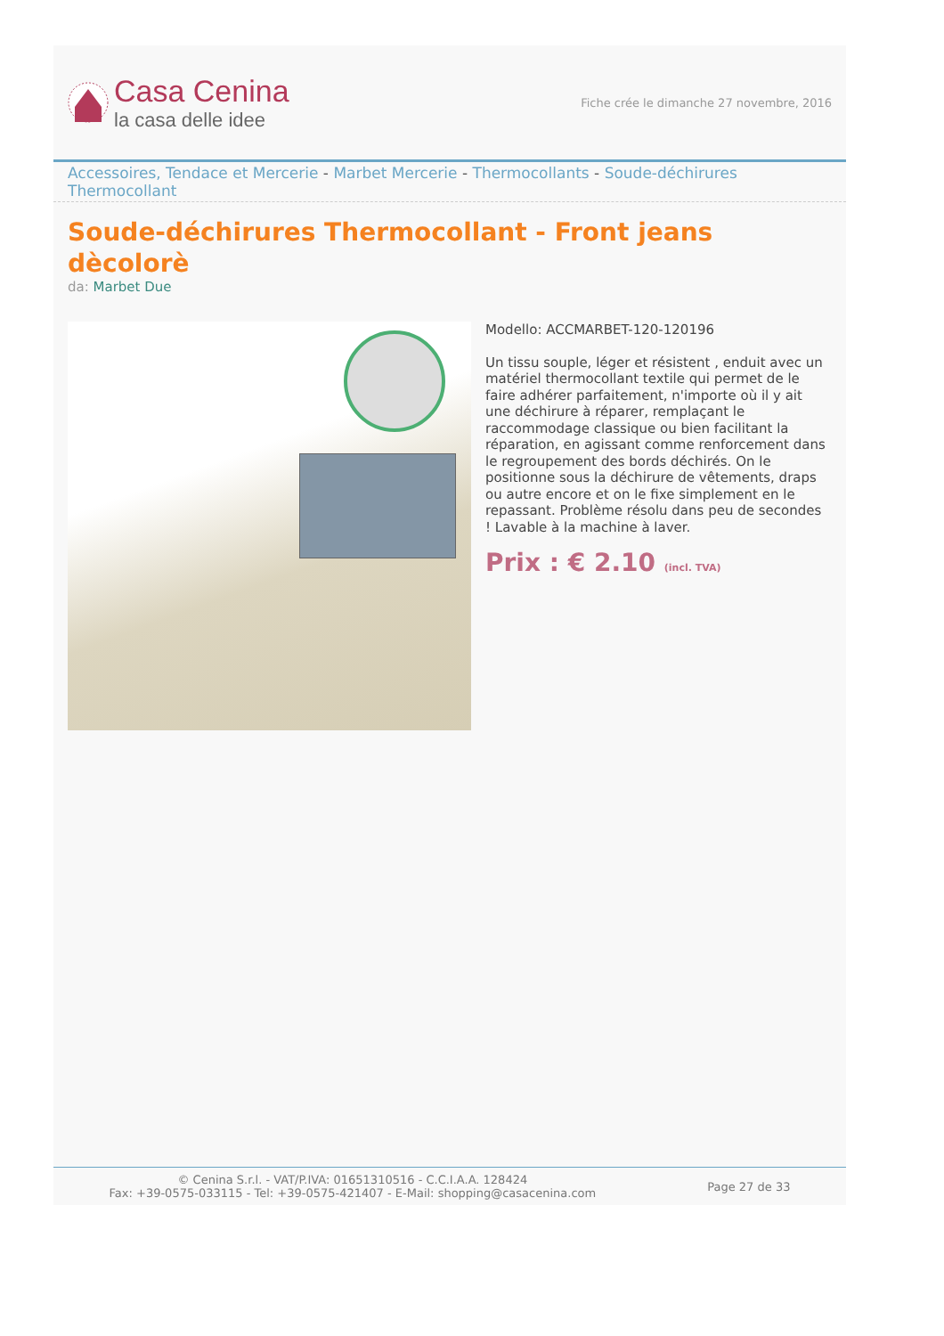Casa Cenina
la casa delle idee
Fiche crée le dimanche 27 novembre, 2016
Accessoires, Tendace et Mercerie - Marbet Mercerie - Thermocollants - Soude-déchirures Thermocollant
Soude-déchirures Thermocollant - Front jeans dècolorè
da: Marbet Due
Modello: ACCMARBET-120-120196
Un tissu souple, léger et résistent , enduit avec un matériel thermocollant textile qui permet de le faire adhérer parfaitement, n'importe où il y ait une déchirure à réparer, remplaçant le raccommodage classique ou bien facilitant la réparation, en agissant comme renforcement dans le regroupement des bords déchirés. On le positionne sous la déchirure de vêtements, draps ou autre encore et on le fixe simplement en le repassant. Problème résolu dans peu de secondes ! Lavable à la machine à laver.
Prix : € 2.10 (incl. TVA)
© Cenina S.r.l. - VAT/P.IVA: 01651310516 - C.C.I.A.A. 128424
Fax: +39-0575-033115 - Tel: +39-0575-421407 - E-Mail: shopping@casacenina.com
Page 27 de 33